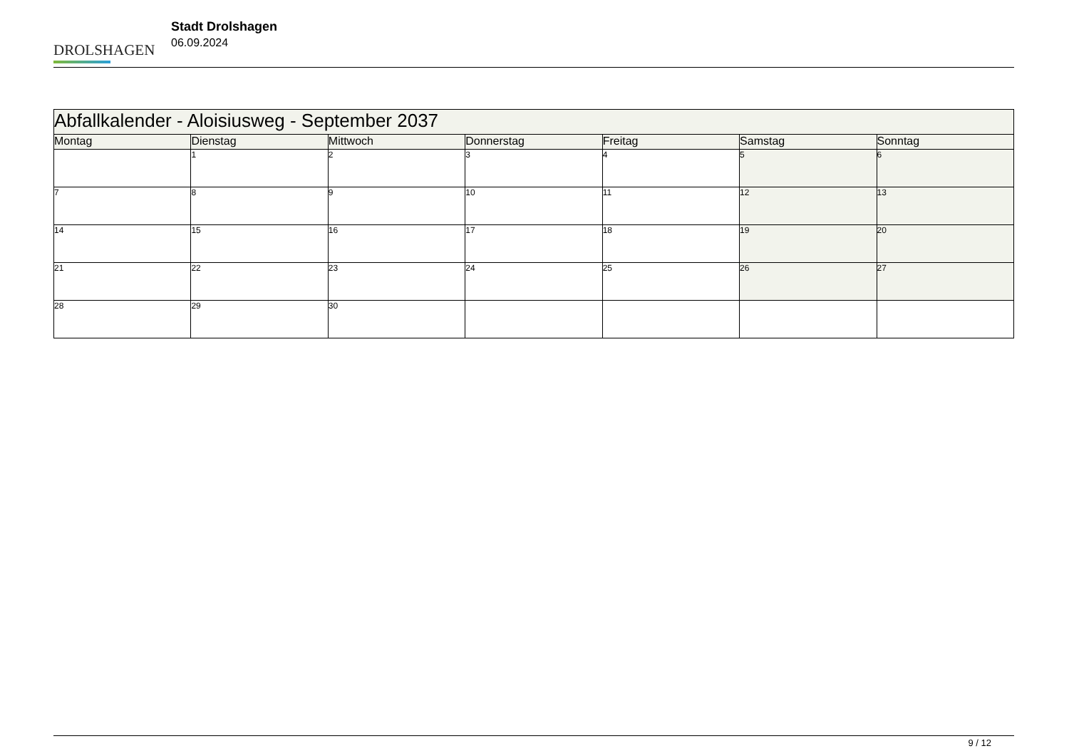DROLSHAGEN
Stadt Drolshagen
06.09.2024
| Abfallkalender - Aloisiusweg - September 2037 | | | | | | |
| --- | --- | --- | --- | --- | --- | --- |
| Montag | Dienstag | Mittwoch | Donnerstag | Freitag | Samstag | Sonntag |
| | 1 | 2 | 3 | 4 | 5 | 6 |
| 7 | 8 | 9 | 10 | 11 | 12 | 13 |
| 14 | 15 | 16 | 17 | 18 | 19 | 20 |
| 21 | 22 | 23 | 24 | 25 | 26 | 27 |
| 28 | 29 | 30 | | | | |
9 / 12